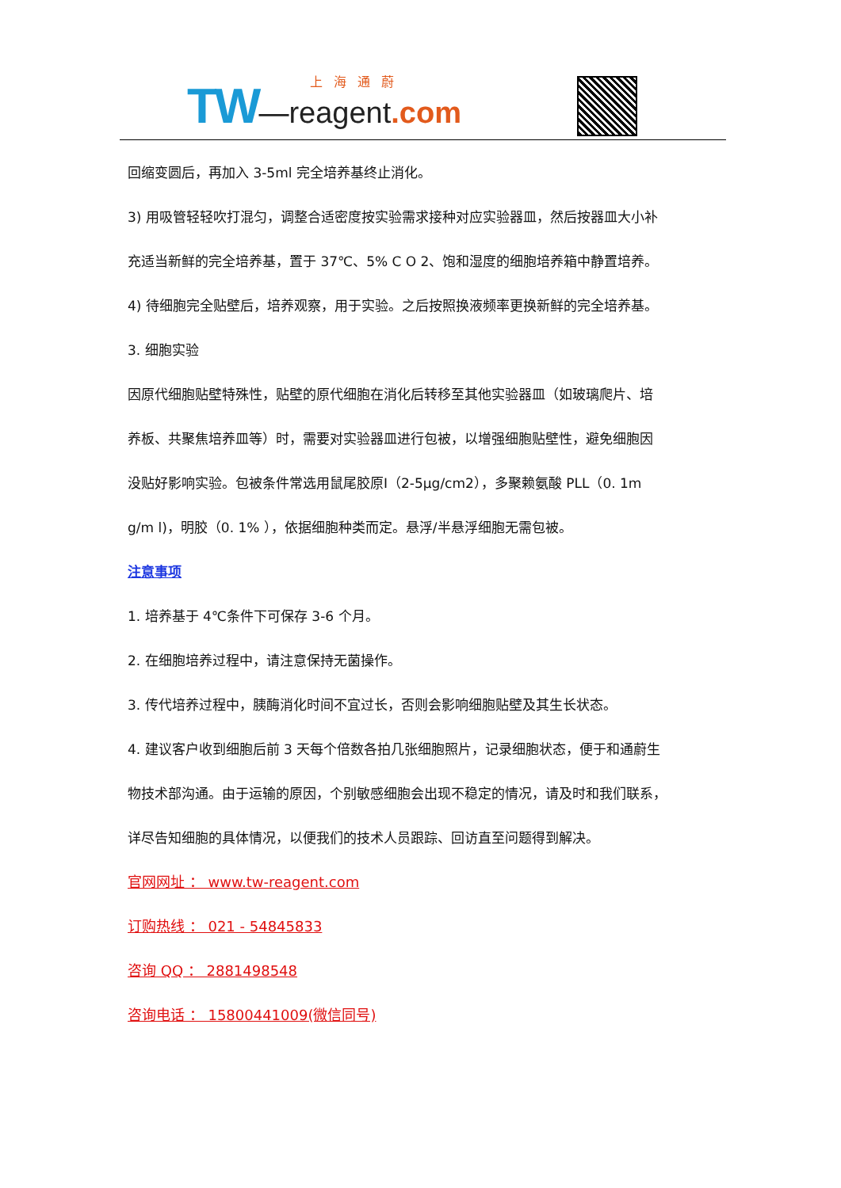TW—reagent.com 上海通蔚
回缩变圆后，再加入 3-5ml 完全培养基终止消化。
3) 用吸管轻轻吹打混匀，调整合适密度按实验需求接种对应实验器皿，然后按器皿大小补
充适当新鲜的完全培养基，置于 37℃、5% C O 2、饱和湿度的细胞培养箱中静置培养。
4) 待细胞完全贴壁后，培养观察，用于实验。之后按照换液频率更换新鲜的完全培养基。
3. 细胞实验
因原代细胞贴壁特殊性，贴壁的原代细胞在消化后转移至其他实验器皿（如玻璃爬片、培
养板、共聚焦培养皿等）时，需要对实验器皿进行包被，以增强细胞贴壁性，避免细胞因
没贴好影响实验。包被条件常选用鼠尾胶原Ⅰ（2-5μg/cm2），多聚赖氨酸 PLL（0. 1m
g/m l)，明胶（0. 1% ），依据细胞种类而定。悬浮/半悬浮细胞无需包被。
注意事项
1. 培养基于 4℃条件下可保存 3-6 个月。
2. 在细胞培养过程中，请注意保持无菌操作。
3. 传代培养过程中，胰酶消化时间不宜过长，否则会影响细胞贴壁及其生长状态。
4. 建议客户收到细胞后前 3 天每个倍数各拍几张细胞照片，记录细胞状态，便于和通蔚生
物技术部沟通。由于运输的原因，个别敏感细胞会出现不稳定的情况，请及时和我们联系，
详尽告知细胞的具体情况，以便我们的技术人员跟踪、回访直至问题得到解决。
官网网址 ： www.tw-reagent.com
订购热线 ： 021 - 54845833
咨询 QQ ： 2881498548
咨询电话 ： 15800441009(微信同号)